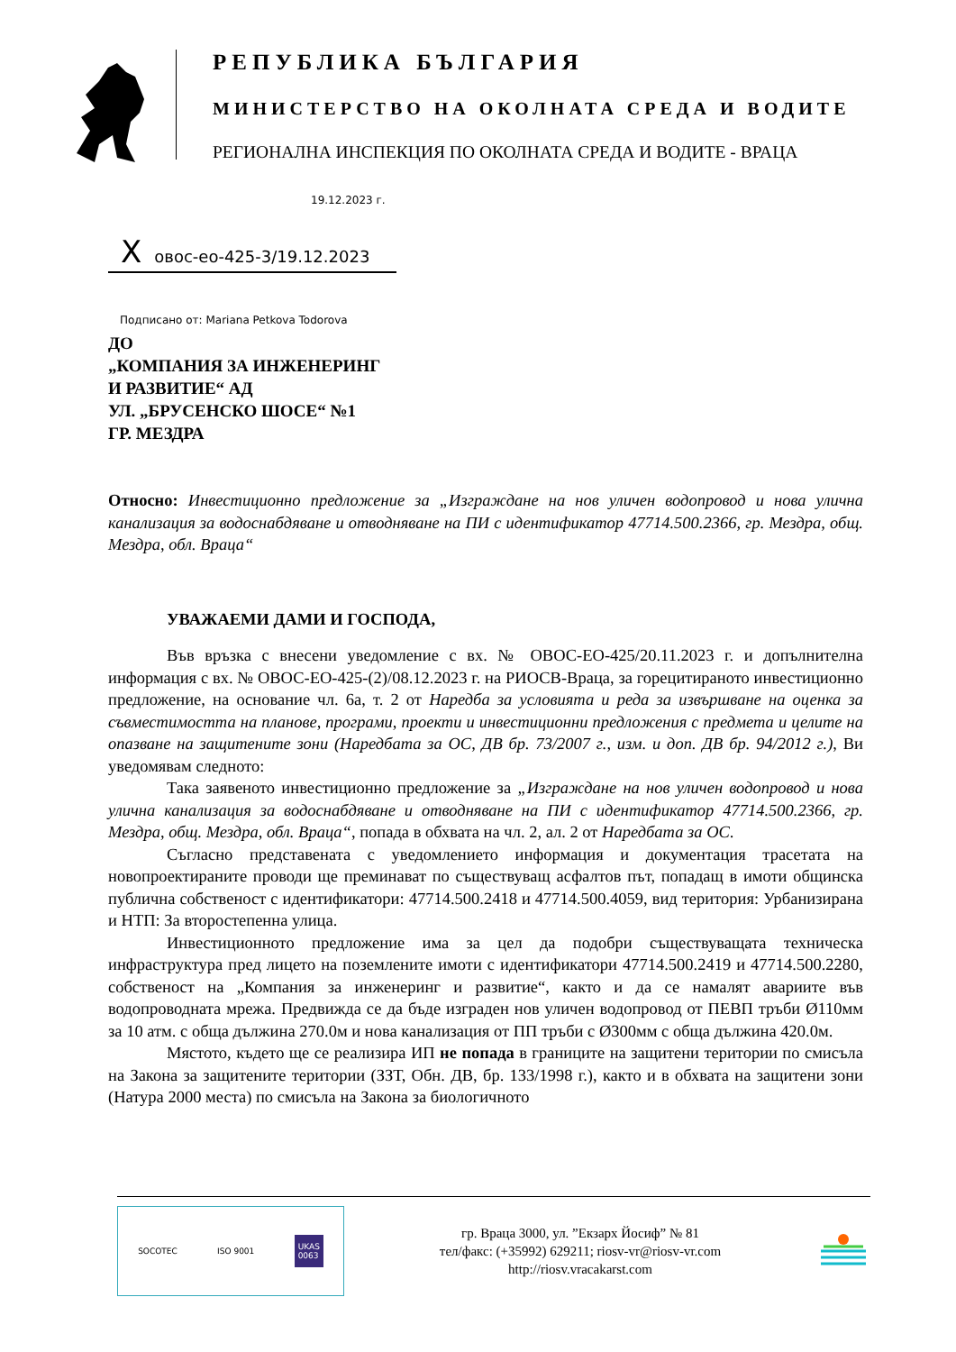РЕПУБЛИКА БЪЛГАРИЯ
МИНИСТЕРСТВО НА ОКОЛНАТА СРЕДА И ВОДИТЕ
РЕГИОНАЛНА ИНСПЕКЦИЯ ПО ОКОЛНАТА СРЕДА И ВОДИТЕ - ВРАЦА
19.12.2023 г.
Xовос-ео-425-3/19.12.2023
Подписано от: Mariana Petkova Todorova
ДО
„КОМПАНИЯ ЗА ИНЖЕНЕРИНГ
И РАЗВИТИЕ“ АД
УЛ. „БРУСЕНСКО ШОСЕ“ №1
ГР. МЕЗДРА
Относно: Инвестиционно предложение за „Изграждане на нов уличен водопровод и нова улична канализация за водоснабдяване и отводняване на ПИ с идентификатор 47714.500.2366, гр. Мездра, общ. Мездра, обл. Враца“
УВАЖАЕМИ ДАМИ И ГОСПОДА,
Във връзка с внесени уведомление с вх. № ОВОС-ЕО-425/20.11.2023 г. и допълнителна информация с вх. № ОВОС-ЕО-425-(2)/08.12.2023 г. на РИОСВ-Враца, за горецитираното инвестиционно предложение, на основание чл. 6а, т. 2 от Наредба за условията и реда за извършване на оценка за съвместимостта на планове, програми, проекти и инвестиционни предложения с предмета и целите на опазване на защитените зони (Наредбата за ОС, ДВ бр. 73/2007 г., изм. и доп. ДВ бр. 94/2012 г.), Ви уведомявам следното:
Така заявеното инвестиционно предложение за „Изграждане на нов уличен водопровод и нова улична канализация за водоснабдяване и отводняване на ПИ с идентификатор 47714.500.2366, гр. Мездра, общ. Мездра, обл. Враца“, попада в обхвата на чл. 2, ал. 2 от Наредбата за ОС.
Съгласно представената с уведомлението информация и документация трасетата на новопроектираните проводи ще преминават по съществуващ асфалтов път, попадащ в имоти общинска публична собственост с идентификатори: 47714.500.2418 и 47714.500.4059, вид територия: Урбанизирана и НТП: За второстепенна улица.
Инвестиционното предложение има за цел да подобри съществуващата техническа инфраструктура пред лицето на поземлените имоти с идентификатори 47714.500.2419 и 47714.500.2280, собственост на „Компания за инженеринг и развитие“, както и да се намалят авариите във водопроводната мрежа. Предвижда се да бъде изграден нов уличен водопровод от ПЕВП тръби Ø110мм за 10 атм. с обща дължина 270.0м и нова канализация от ПП тръби с Ø300мм с обща дължина 420.0м.
Мястото, където ще се реализира ИП не попада в границите на защитени територии по смисъла на Закона за защитените територии (ЗЗТ, Обн. ДВ, бр. 133/1998 г.), както и в обхвата на защитени зони (Натура 2000 места) по смисъла на Закона за биологичното
SOCOTEC ISO 9001 UKAS
0063
гр. Враца 3000, ул. ”Екзарх Йосиф” № 81
тел/факс: (+35992) 629211; riosv-vr@riosv-vr.com
http://riosv.vracakarst.com